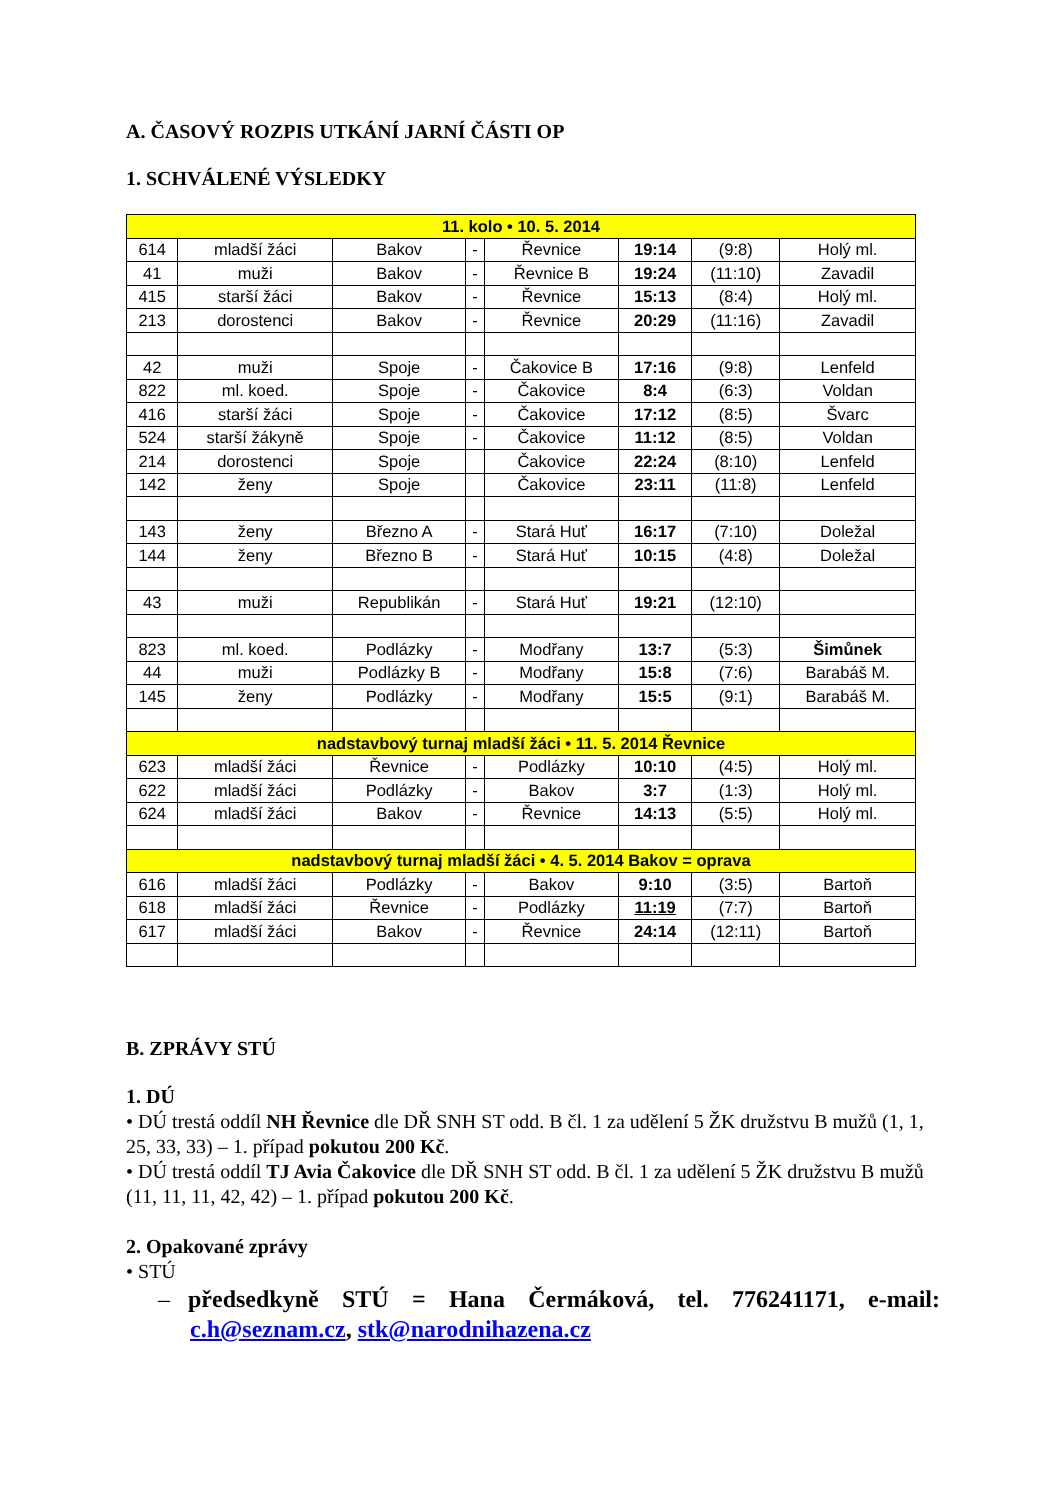A. ČASOVÝ ROZPIS UTKÁNÍ JARNÍ ČÁSTI OP
1. SCHVÁLENÉ VÝSLEDKY
| 11. kolo • 10. 5. 2014 | | | | | | | |
| 614 | mladší žáci | Bakov | - | Řevnice | 19:14 | (9:8) | Holý ml. |
| 41 | muži | Bakov | - | Řevnice B | 19:24 | (11:10) | Zavadil |
| 415 | starší žáci | Bakov | - | Řevnice | 15:13 | (8:4) | Holý ml. |
| 213 | dorostenci | Bakov | - | Řevnice | 20:29 | (11:16) | Zavadil |
| 42 | muži | Spoje | - | Čakovice B | 17:16 | (9:8) | Lenfeld |
| 822 | ml. koed. | Spoje | - | Čakovice | 8:4 | (6:3) | Voldan |
| 416 | starší žáci | Spoje | - | Čakovice | 17:12 | (8:5) | Švarc |
| 524 | starší žákyně | Spoje | - | Čakovice | 11:12 | (8:5) | Voldan |
| 214 | dorostenci | Spoje | | Čakovice | 22:24 | (8:10) | Lenfeld |
| 142 | ženy | Spoje | | Čakovice | 23:11 | (11:8) | Lenfeld |
| 143 | ženy | Březno A | - | Stará Huť | 16:17 | (7:10) | Doležal |
| 144 | ženy | Březno B | - | Stará Huť | 10:15 | (4:8) | Doležal |
| 43 | muži | Republikán | - | Stará Huť | 19:21 | (12:10) | |
| 823 | ml. koed. | Podlázky | - | Modřany | 13:7 | (5:3) | Šimůnek |
| 44 | muži | Podlázky B | - | Modřany | 15:8 | (7:6) | Barabáš M. |
| 145 | ženy | Podlázky | - | Modřany | 15:5 | (9:1) | Barabáš M. |
| nadstavbový turnaj mladší žáci • 11. 5. 2014 Řevnice | | | | | | | |
| 623 | mladší žáci | Řevnice | - | Podlázky | 10:10 | (4:5) | Holý ml. |
| 622 | mladší žáci | Podlázky | - | Bakov | 3:7 | (1:3) | Holý ml. |
| 624 | mladší žáci | Bakov | - | Řevnice | 14:13 | (5:5) | Holý ml. |
| nadstavbový turnaj mladší žáci • 4. 5. 2014 Bakov = oprava | | | | | | | |
| 616 | mladší žáci | Podlázky | - | Bakov | 9:10 | (3:5) | Bartoň |
| 618 | mladší žáci | Řevnice | - | Podlázky | 11:19 | (7:7) | Bartoň |
| 617 | mladší žáci | Bakov | - | Řevnice | 24:14 | (12:11) | Bartoň |
B. ZPRÁVY STÚ
1. DÚ
• DÚ trestá oddíl NH Řevnice dle DŘ SNH ST odd. B čl. 1 za udělení 5 ŽK družstvu B mužů (1, 1, 25, 33, 33) – 1. případ pokutou 200 Kč.
• DÚ trestá oddíl TJ Avia Čakovice dle DŘ SNH ST odd. B čl. 1 za udělení 5 ŽK družstvu B mužů (11, 11, 11, 42, 42) – 1. případ pokutou 200 Kč.
2. Opakované zprávy
• STÚ
– předsedkyně STÚ = Hana Čermáková, tel. 776241171, e-mail: c.h@seznam.cz, stk@narodnihazena.cz